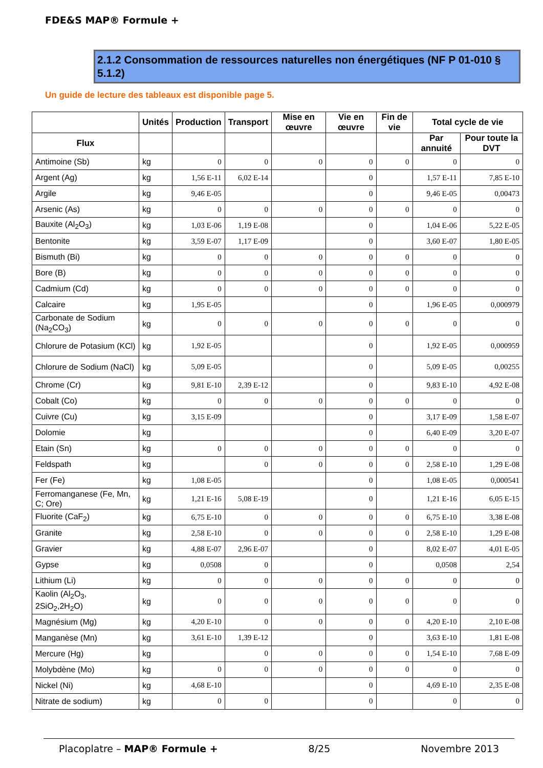FDE&S MAP® Formule +
2.1.2 Consommation de ressources naturelles non énergétiques (NF P 01-010 § 5.1.2)
Un guide de lecture des tableaux est disponible page 5.
| | Unités | Production | Transport | Mise en œuvre | Vie en œuvre | Fin de vie | Total cycle de vie | |
| --- | --- | --- | --- | --- | --- | --- | --- | --- |
| Flux | | | | | | | Par annuité | Pour toute la DVT |
| Antimoine (Sb) | kg | 0 | 0 | 0 | 0 | 0 | 0 | 0 |
| Argent (Ag) | kg | 1,56 E-11 | 6,02 E-14 | | 0 | | 1,57 E-11 | 7,85 E-10 |
| Argile | kg | 9,46 E-05 | | | 0 | | 9,46 E-05 | 0,00473 |
| Arsenic (As) | kg | 0 | 0 | 0 | 0 | 0 | 0 | 0 |
| Bauxite (Al<sub>2</sub>O<sub>3</sub>) | kg | 1,03 E-06 | 1,19 E-08 | | 0 | | 1,04 E-06 | 5,22 E-05 |
| Bentonite | kg | 3,59 E-07 | 1,17 E-09 | | 0 | | 3,60 E-07 | 1,80 E-05 |
| Bismuth (Bi) | kg | 0 | 0 | 0 | 0 | 0 | 0 | 0 |
| Bore (B) | kg | 0 | 0 | 0 | 0 | 0 | 0 | 0 |
| Cadmium (Cd) | kg | 0 | 0 | 0 | 0 | 0 | 0 | 0 |
| Calcaire | kg | 1,95 E-05 | | | 0 | | 1,96 E-05 | 0,000979 |
| Carbonate de Sodium (Na<sub>2</sub>CO<sub>3</sub>) | kg | 0 | 0 | 0 | 0 | 0 | 0 | 0 |
| Chlorure de Potasium (KCl) | kg | 1,92 E-05 | | | 0 | | 1,92 E-05 | 0,000959 |
| Chlorure de Sodium (NaCl) | kg | 5,09 E-05 | | | 0 | | 5,09 E-05 | 0,00255 |
| Chrome (Cr) | kg | 9,81 E-10 | 2,39 E-12 | | 0 | | 9,83 E-10 | 4,92 E-08 |
| Cobalt (Co) | kg | 0 | 0 | 0 | 0 | 0 | 0 | 0 |
| Cuivre (Cu) | kg | 3,15 E-09 | | | 0 | | 3,17 E-09 | 1,58 E-07 |
| Dolomie | kg | | | | 0 | | 6,40 E-09 | 3,20 E-07 |
| Etain (Sn) | kg | 0 | 0 | 0 | 0 | 0 | 0 | 0 |
| Feldspath | kg | | 0 | 0 | 0 | 0 | 2,58 E-10 | 1,29 E-08 |
| Fer (Fe) | kg | 1,08 E-05 | | | 0 | | 1,08 E-05 | 0,000541 |
| Ferromanganese (Fe, Mn, C; Ore) | kg | 1,21 E-16 | 5,08 E-19 | | 0 | | 1,21 E-16 | 6,05 E-15 |
| Fluorite (CaF<sub>2</sub>) | kg | 6,75 E-10 | 0 | 0 | 0 | 0 | 6,75 E-10 | 3,38 E-08 |
| Granite | kg | 2,58 E-10 | 0 | 0 | 0 | 0 | 2,58 E-10 | 1,29 E-08 |
| Gravier | kg | 4,88 E-07 | 2,96 E-07 | | 0 | | 8,02 E-07 | 4,01 E-05 |
| Gypse | kg | 0,0508 | 0 | | 0 | | 0,0508 | 2,54 |
| Lithium (Li) | kg | 0 | 0 | 0 | 0 | 0 | 0 | 0 |
| Kaolin (Al<sub>2</sub>O<sub>3</sub>, 2SiO<sub>2</sub>,2H<sub>2</sub>O) | kg | 0 | 0 | 0 | 0 | 0 | 0 | 0 |
| Magnésium (Mg) | kg | 4,20 E-10 | 0 | 0 | 0 | 0 | 4,20 E-10 | 2,10 E-08 |
| Manganèse (Mn) | kg | 3,61 E-10 | 1,39 E-12 | | 0 | | 3,63 E-10 | 1,81 E-08 |
| Mercure (Hg) | kg | | 0 | 0 | 0 | 0 | 1,54 E-10 | 7,68 E-09 |
| Molybdène (Mo) | kg | 0 | 0 | 0 | 0 | 0 | 0 | 0 |
| Nickel (Ni) | kg | 4,68 E-10 | | | 0 | | 4,69 E-10 | 2,35 E-08 |
| Nitrate de sodium) | kg | 0 | 0 | | 0 | | 0 | 0 |
Placoplatre – MAP® Formule + 8/25 Novembre 2013